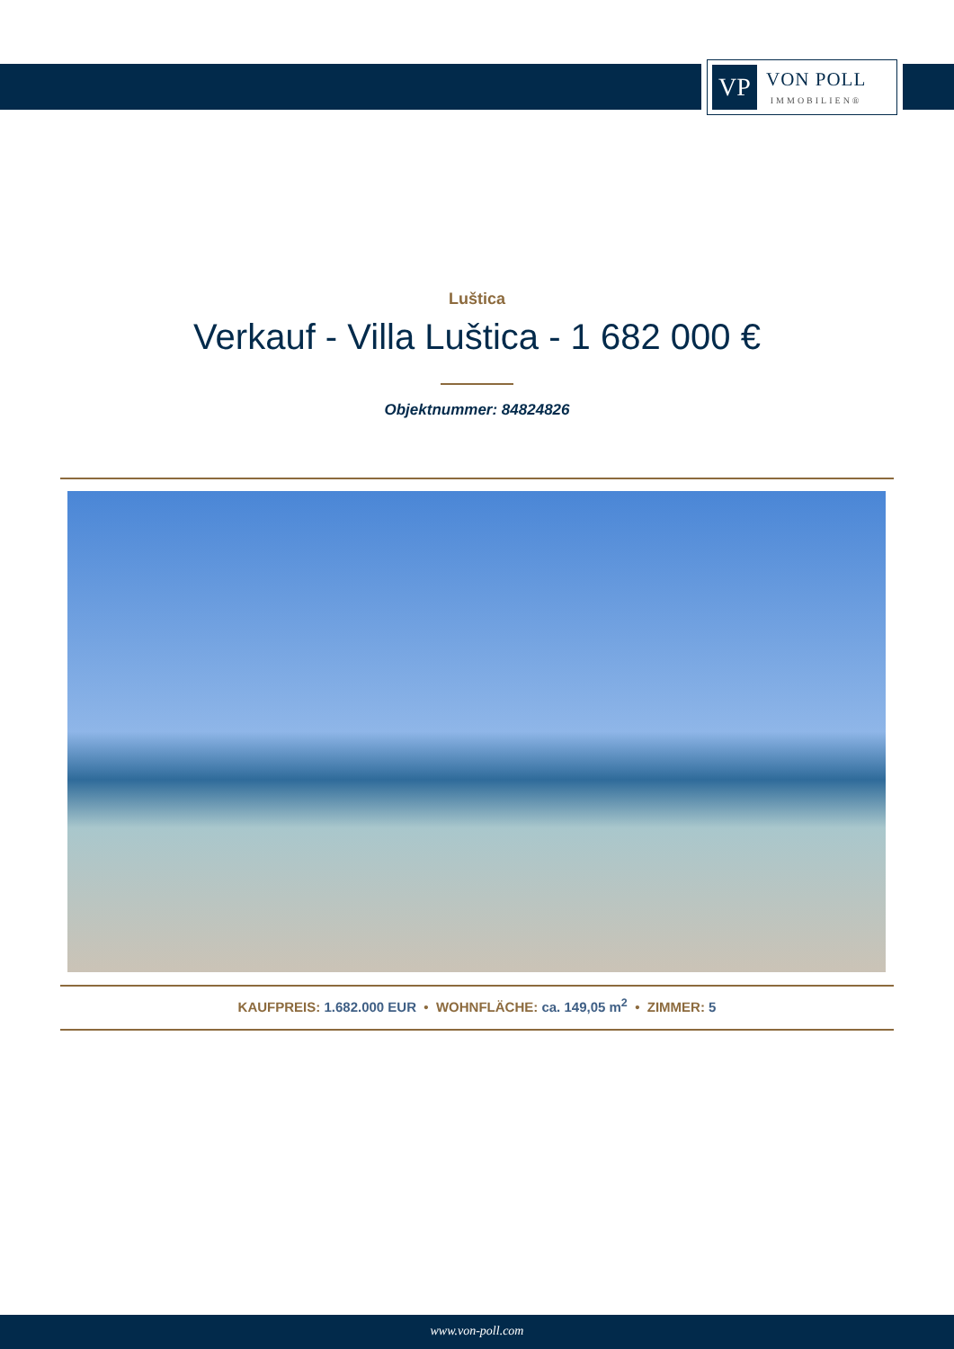VP
VON POLL
IMMOBILIEN®
Luštica
Verkauf - Villa Luštica - 1 682 000 €
Objektnummer: 84824826
KAUFPREIS: 1.682.000 EUR • WOHNFLÄCHE: ca. 149,05 m<sup>2</sup> • ZIMMER: 5
www.von-poll.com